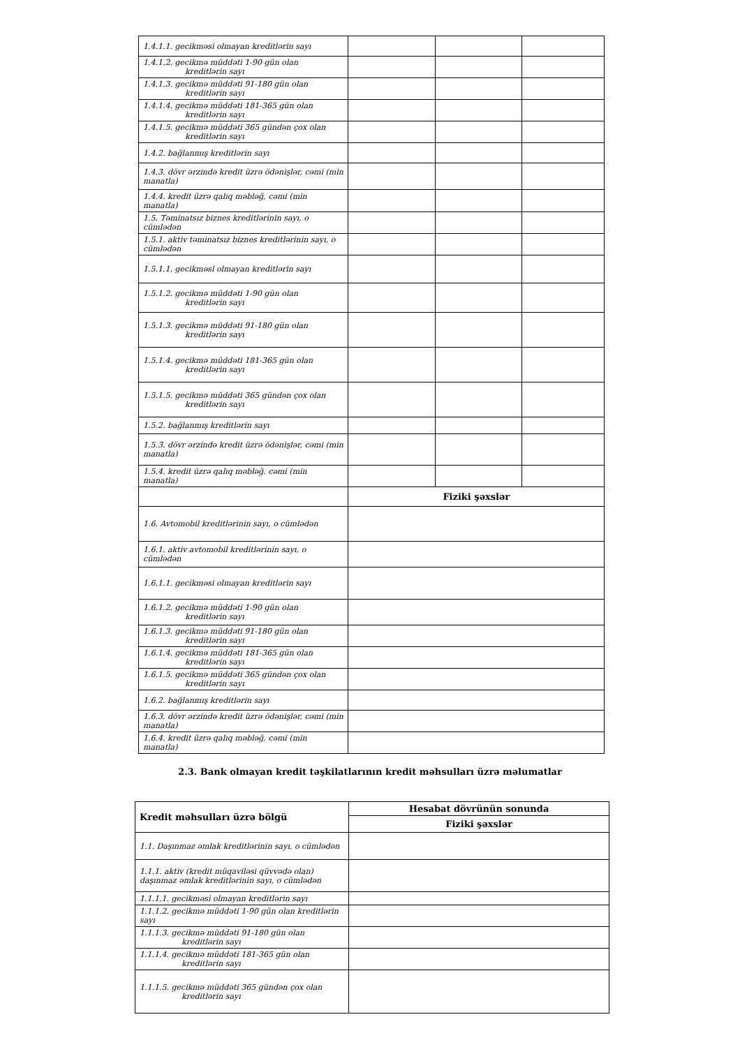| 1.4.1.1. gecikməsi olmayan kreditlərin sayı | | | |
| 1.4.1.2. gecikmə müddəti 1-90 gün olan kreditlərin sayı | | | |
| 1.4.1.3. gecikmə müddəti 91-180 gün olan kreditlərin sayı | | | |
| 1.4.1.4. gecikmə müddəti 181-365 gün olan kreditlərin sayı | | | |
| 1.4.1.5. gecikmə müddəti 365 gündən çox olan kreditlərin sayı | | | |
| 1.4.2. bağlanmış kreditlərin sayı | | | |
| 1.4.3. dövr ərzində kredit üzrə ödənişlər, cəmi (min manatla) | | | |
| 1.4.4. kredit üzrə qalıq məbləğ, cəmi (min manatla) | | | |
| 1.5. Təminatsız biznes kreditlərinin sayı, o cümlədən | | | |
| 1.5.1. aktiv təminatsız biznes kreditlərinin sayı, o cümlədən | | | |
| 1.5.1.1. gecikməsi olmayan kreditlərin sayı | | | |
| 1.5.1.2. gecikmə müddəti 1-90 gün olan kreditlərin sayı | | | |
| 1.5.1.3. gecikmə müddəti 91-180 gün olan kreditlərin sayı | | | |
| 1.5.1.4. gecikmə müddəti 181-365 gün olan kreditlərin sayı | | | |
| 1.5.1.5. gecikmə müddəti 365 gündən çox olan kreditlərin sayı | | | |
| 1.5.2. bağlanmış kreditlərin sayı | | | |
| 1.5.3. dövr ərzində kredit üzrə ödənişlər, cəmi (min manatla) | | | |
| 1.5.4. kredit üzrə qalıq məbləğ, cəmi (min manatla) | | | |
| | Fiziki şəxslər | | |
| 1.6. Avtomobil kreditlərinin sayı, o cümlədən | | | |
| 1.6.1. aktiv avtomobil kreditlərinin sayı, o cümlədən | | | |
| 1.6.1.1. gecikməsi olmayan kreditlərin sayı | | | |
| 1.6.1.2. gecikmə müddəti 1-90 gün olan kreditlərin sayı | | | |
| 1.6.1.3. gecikmə müddəti 91-180 gün olan kreditlərin sayı | | | |
| 1.6.1.4. gecikmə müddəti 181-365 gün olan kreditlərin sayı | | | |
| 1.6.1.5. gecikmə müddəti 365 gündən çox olan kreditlərin sayı | | | |
| 1.6.2. bağlanmış kreditlərin sayı | | | |
| 1.6.3. dövr ərzində kredit üzrə ödənişlər, cəmi (min manatla) | | | |
| 1.6.4. kredit üzrə qalıq məbləğ, cəmi (min manatla) | | | |
2.3. Bank olmayan kredit təşkilatlarının kredit məhsulları üzrə məlumatlar
| Kredit məhsulları üzrə bölgü | Hesabat dövrünün sonunda |
| --- | --- |
| | Fiziki şəxslər |
| 1.1. Daşınmaz əmlak kreditlərinin sayı, o cümlədən | |
| 1.1.1. aktiv (kredit müqaviləsi qüvvədə olan) daşınmaz əmlak kreditlərinin sayı, o cümlədən | |
| 1.1.1.1. gecikməsi olmayan kreditlərin sayı | |
| 1.1.1.2. gecikmə müddəti 1-90 gün olan kreditlərin sayı | |
| 1.1.1.3. gecikmə müddəti 91-180 gün olan kreditlərin sayı | |
| 1.1.1.4. gecikmə müddəti 181-365 gün olan kreditlərin sayı | |
| 1.1.1.5. gecikmə müddəti 365 gündən çox olan kreditlərin sayı | |